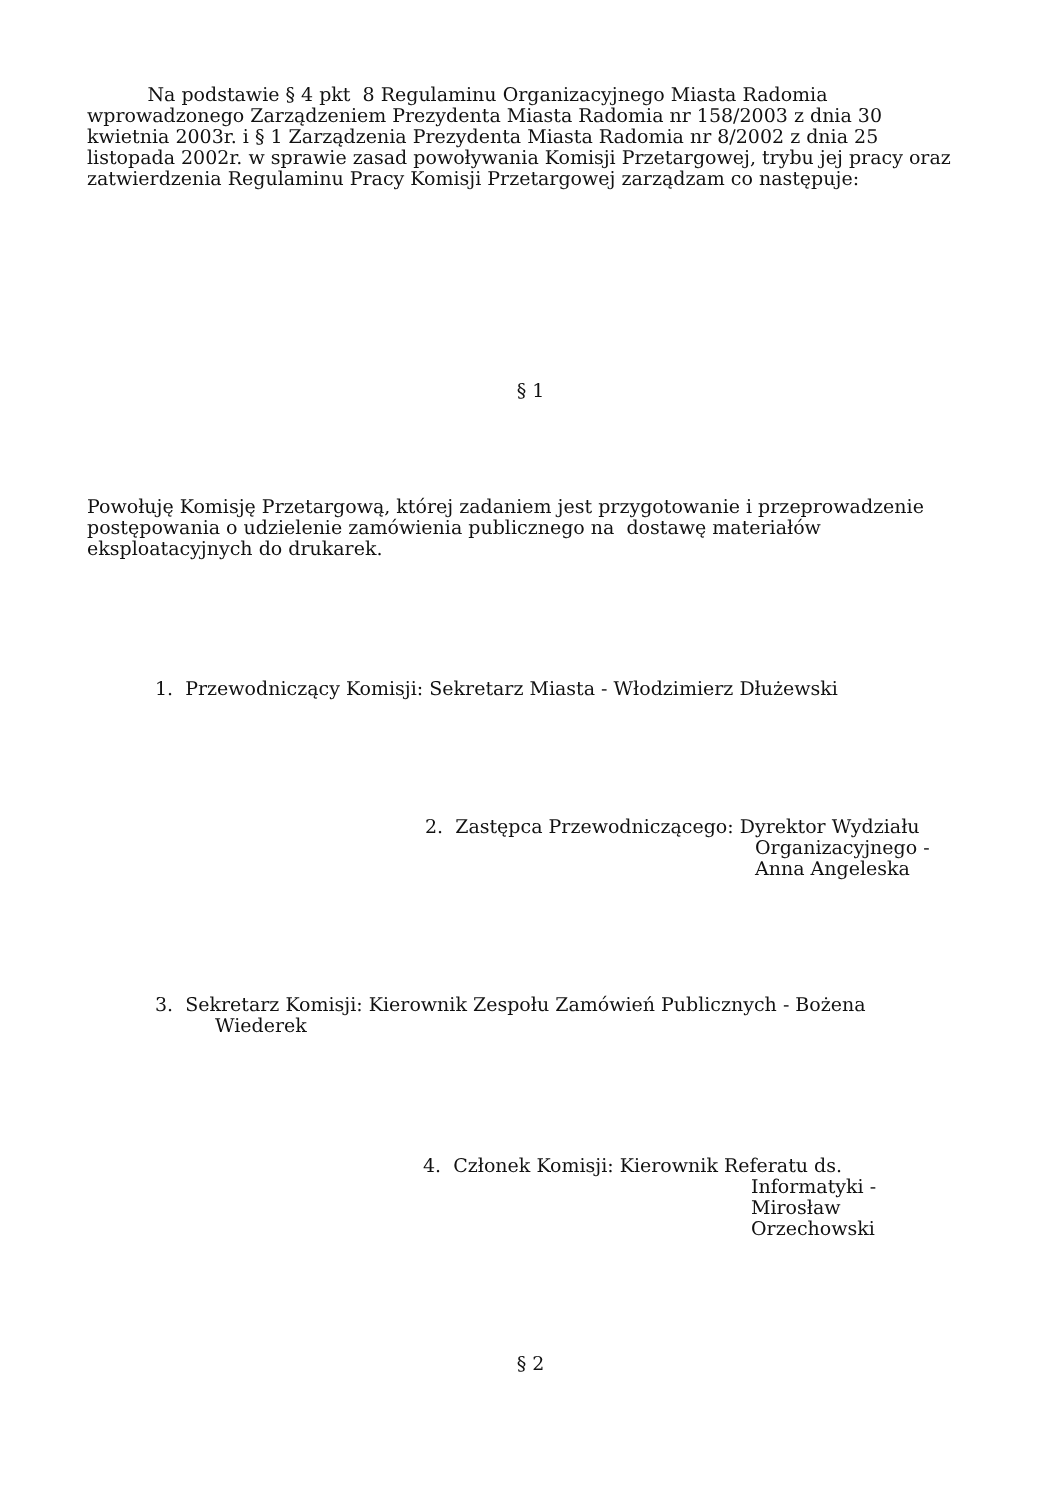Na podstawie § 4 pkt 8 Regulaminu Organizacyjnego Miasta Radomia
wprowadzonego Zarządzeniem Prezydenta Miasta Radomia nr 158/2003 z dnia 30
kwietnia 2003r. i § 1 Zarządzenia Prezydenta Miasta Radomia nr 8/2002 z dnia 25
listopada 2002r. w sprawie zasad powoływania Komisji Przetargowej, trybu jej pracy oraz
zatwierdzenia Regulaminu Pracy Komisji Przetargowej zarządzam co następuje:
§ 1
Powołuję Komisję Przetargową, której zadaniem jest przygotowanie i przeprowadzenie
postępowania o udzielenie zamówienia publicznego na dostawę materiałów
eksploatacyjnych do drukarek.
1. Przewodniczący Komisji: Sekretarz Miasta - Włodzimierz Dłużewski
2. Zastępca Przewodniczącego: Dyrektor Wydziału
Organizacyjnego -
Anna Angeleska
3. Sekretarz Komisji: Kierownik Zespołu Zamówień Publicznych - Bożena
Wiederek
4. Członek Komisji: Kierownik Referatu ds.
Informatyki -
Mirosław
Orzechowski
§ 2